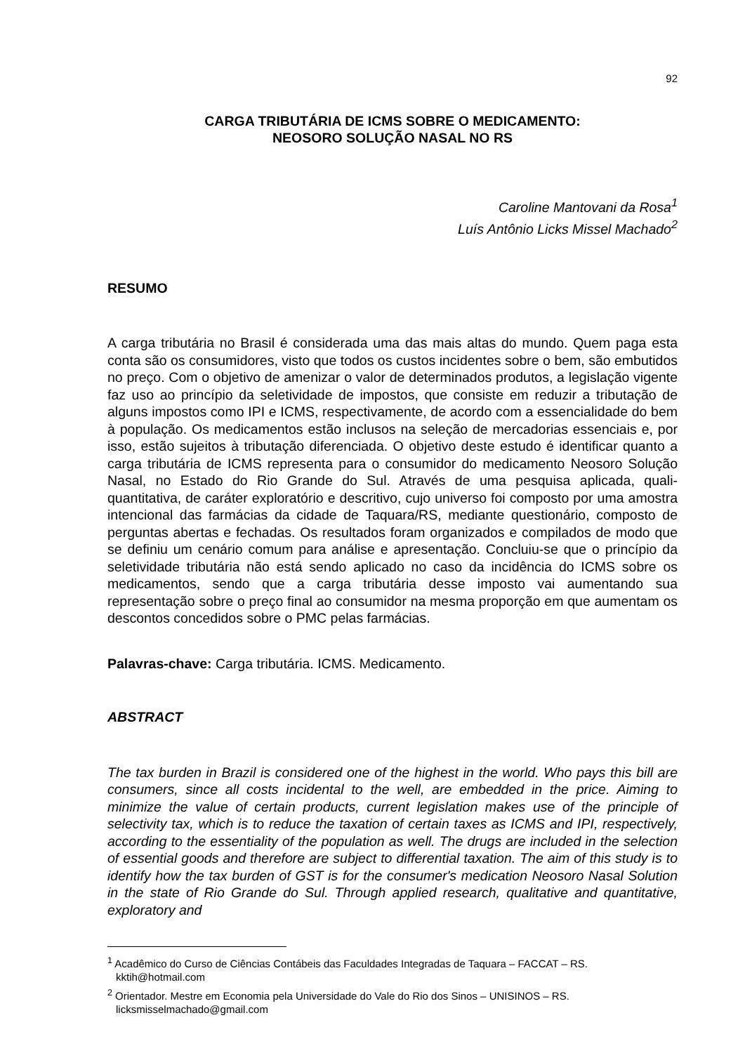92
CARGA TRIBUTÁRIA DE ICMS SOBRE O MEDICAMENTO:
NEOSORO SOLUÇÃO NASAL NO RS
Caroline Mantovani da Rosa<sup>1</sup>
Luís Antônio Licks Missel Machado<sup>2</sup>
RESUMO
A carga tributária no Brasil é considerada uma das mais altas do mundo. Quem paga esta conta são os consumidores, visto que todos os custos incidentes sobre o bem, são embutidos no preço. Com o objetivo de amenizar o valor de determinados produtos, a legislação vigente faz uso ao princípio da seletividade de impostos, que consiste em reduzir a tributação de alguns impostos como IPI e ICMS, respectivamente, de acordo com a essencialidade do bem à população. Os medicamentos estão inclusos na seleção de mercadorias essenciais e, por isso, estão sujeitos à tributação diferenciada. O objetivo deste estudo é identificar quanto a carga tributária de ICMS representa para o consumidor do medicamento Neosoro Solução Nasal, no Estado do Rio Grande do Sul. Através de uma pesquisa aplicada, quali-quantitativa, de caráter exploratório e descritivo, cujo universo foi composto por uma amostra intencional das farmácias da cidade de Taquara/RS, mediante questionário, composto de perguntas abertas e fechadas. Os resultados foram organizados e compilados de modo que se definiu um cenário comum para análise e apresentação. Concluiu-se que o princípio da seletividade tributária não está sendo aplicado no caso da incidência do ICMS sobre os medicamentos, sendo que a carga tributária desse imposto vai aumentando sua representação sobre o preço final ao consumidor na mesma proporção em que aumentam os descontos concedidos sobre o PMC pelas farmácias.
Palavras-chave: Carga tributária. ICMS. Medicamento.
ABSTRACT
The tax burden in Brazil is considered one of the highest in the world. Who pays this bill are consumers, since all costs incidental to the well, are embedded in the price. Aiming to minimize the value of certain products, current legislation makes use of the principle of selectivity tax, which is to reduce the taxation of certain taxes as ICMS and IPI, respectively, according to the essentiality of the population as well. The drugs are included in the selection of essential goods and therefore are subject to differential taxation. The aim of this study is to identify how the tax burden of GST is for the consumer's medication Neosoro Nasal Solution in the state of Rio Grande do Sul. Through applied research, qualitative and quantitative, exploratory and
<sup>1</sup> Acadêmico do Curso de Ciências Contábeis das Faculdades Integradas de Taquara – FACCAT – RS. kktih@hotmail.com
<sup>2</sup> Orientador. Mestre em Economia pela Universidade do Vale do Rio dos Sinos – UNISINOS – RS. licksmisselmachado@gmail.com